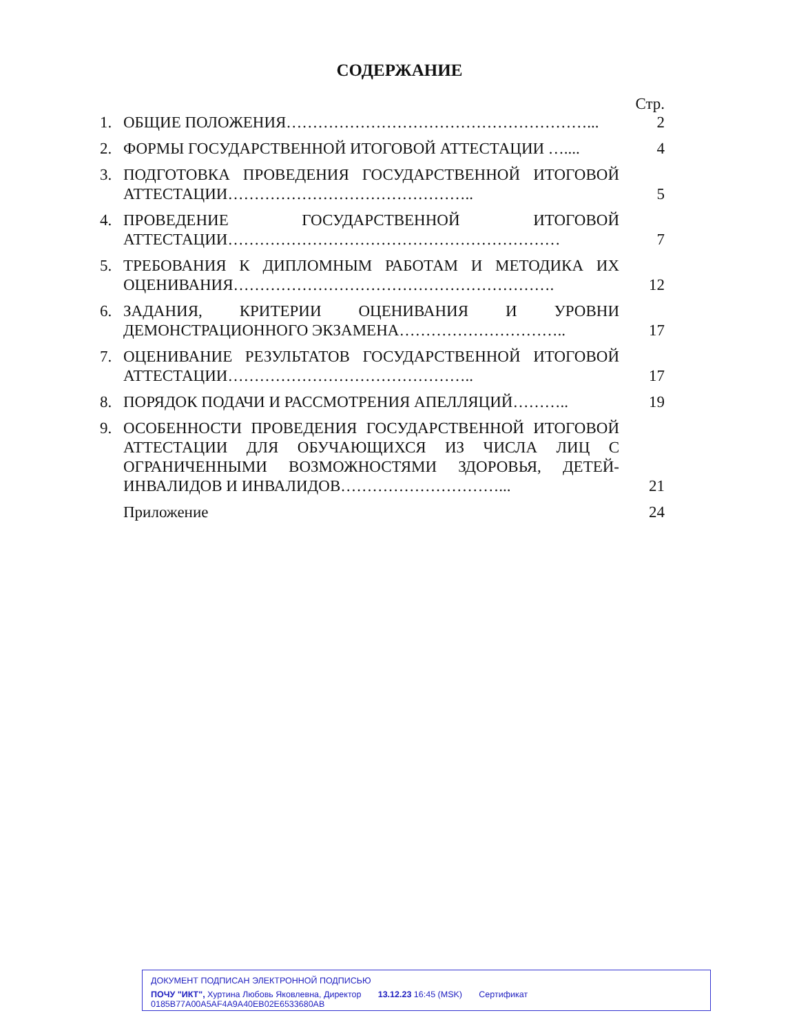СОДЕРЖАНИЕ
Стр.
1. ОБЩИЕ ПОЛОЖЕНИЯ…………………………………………………... 2
2. ФОРМЫ ГОСУДАРСТВЕННОЙ ИТОГОВОЙ АТТЕСТАЦИИ ….... 4
3. ПОДГОТОВКА ПРОВЕДЕНИЯ ГОСУДАРСТВЕННОЙ ИТОГОВОЙ АТТЕСТАЦИИ……………………………………….. 5
4. ПРОВЕДЕНИЕ ГОСУДАРСТВЕННОЙ ИТОГОВОЙ АТТЕСТАЦИИ……………………………………………………… 7
5. ТРЕБОВАНИЯ К ДИПЛОМНЫМ РАБОТАМ И МЕТОДИКА ИХ ОЦЕНИВАНИЯ……………………………………………………. 12
6. ЗАДАНИЯ, КРИТЕРИИ ОЦЕНИВАНИЯ И УРОВНИ ДЕМОНСТРАЦИОННОГО ЭКЗАМЕНА………………………….. 17
7. ОЦЕНИВАНИЕ РЕЗУЛЬТАТОВ ГОСУДАРСТВЕННОЙ ИТОГОВОЙ АТТЕСТАЦИИ……………………………………….. 17
8. ПОРЯДОК ПОДАЧИ И РАССМОТРЕНИЯ АПЕЛЛЯЦИЙ……….. 19
9. ОСОБЕННОСТИ ПРОВЕДЕНИЯ ГОСУДАРСТВЕННОЙ ИТОГОВОЙ АТТЕСТАЦИИ ДЛЯ ОБУЧАЮЩИХСЯ ИЗ ЧИСЛА ЛИЦ С ОГРАНИЧЕННЫМИ ВОЗМОЖНОСТЯМИ ЗДОРОВЬЯ, ДЕТЕЙ-ИНВАЛИДОВ И ИНВАЛИДОВ…………………………... 21
Приложение 24
ДОКУМЕНТ ПОДПИСАН ЭЛЕКТРОННОЙ ПОДПИСЬЮ
ПОЧУ "ИКТ", Хуртина Любовь Яковлевна, Директор 13.12.23 16:45 (MSK) Сертификат 0185B77A00A5AF4A9A40EB02E6533680AB